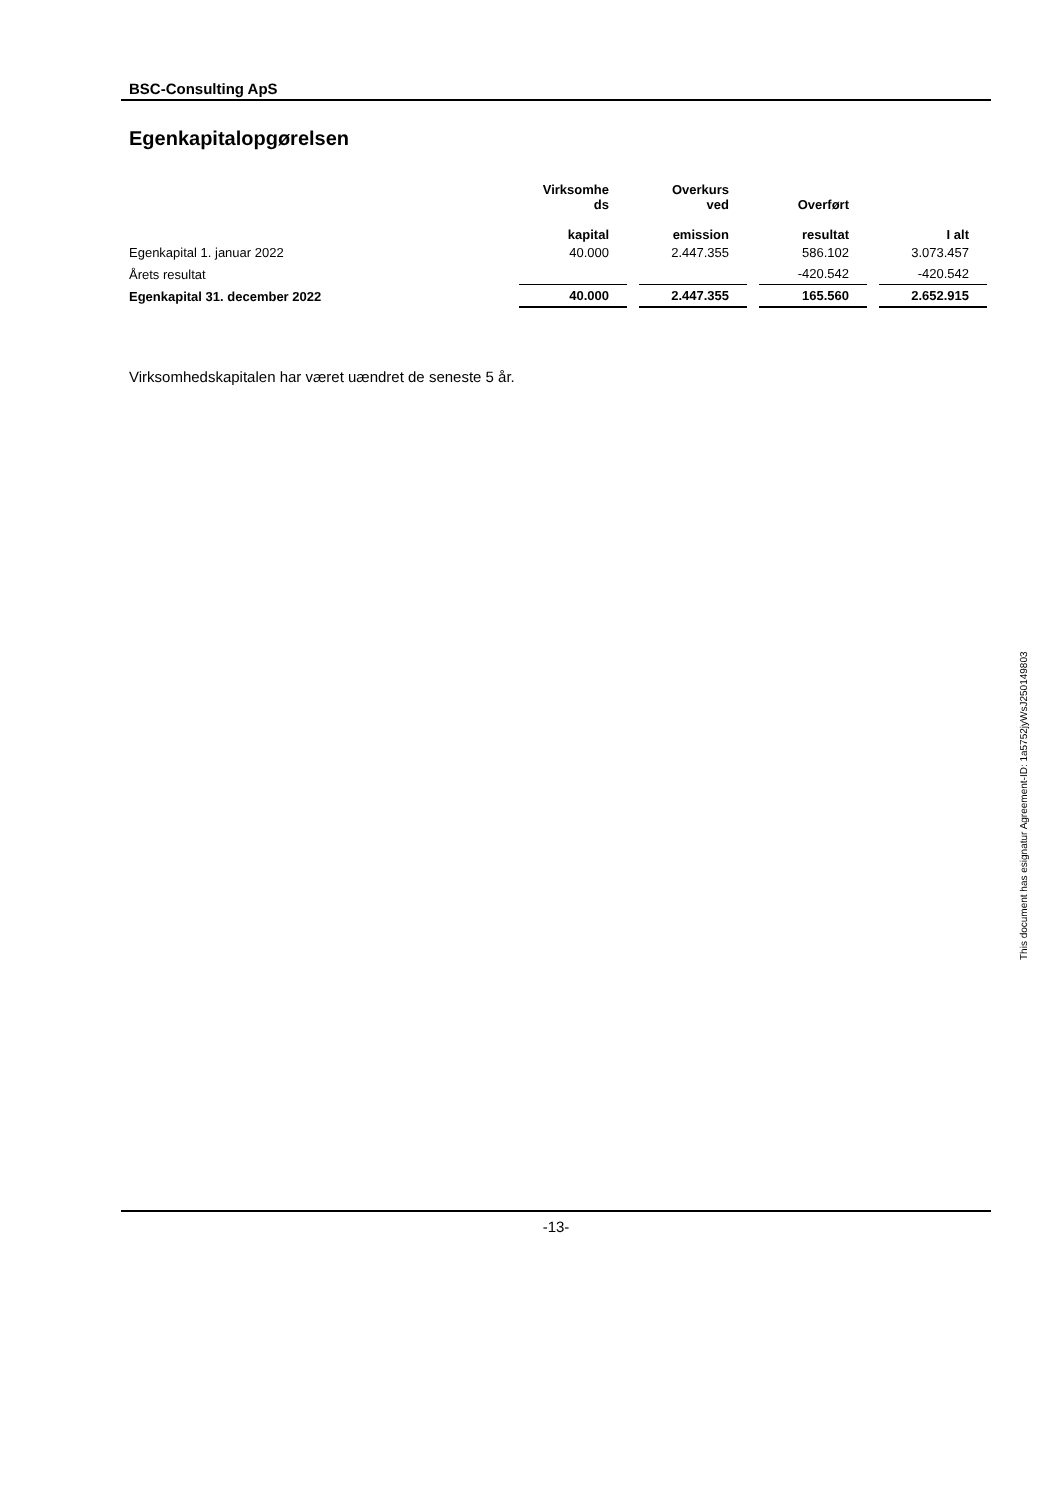BSC-Consulting ApS
Egenkapitalopgørelsen
| | Virksomhe ds kapital | Overkurs ved emission | Overført resultat | I alt |
| --- | --- | --- | --- | --- |
| Egenkapital 1. januar 2022 | 40.000 | 2.447.355 | 586.102 | 3.073.457 |
| Årets resultat | | | -420.542 | -420.542 |
| Egenkapital 31. december 2022 | 40.000 | 2.447.355 | 165.560 | 2.652.915 |
Virksomhedskapitalen har været uændret de seneste 5 år.
-13-
This document has esignatur Agreement-ID: 1a5752jyWsJ250149803